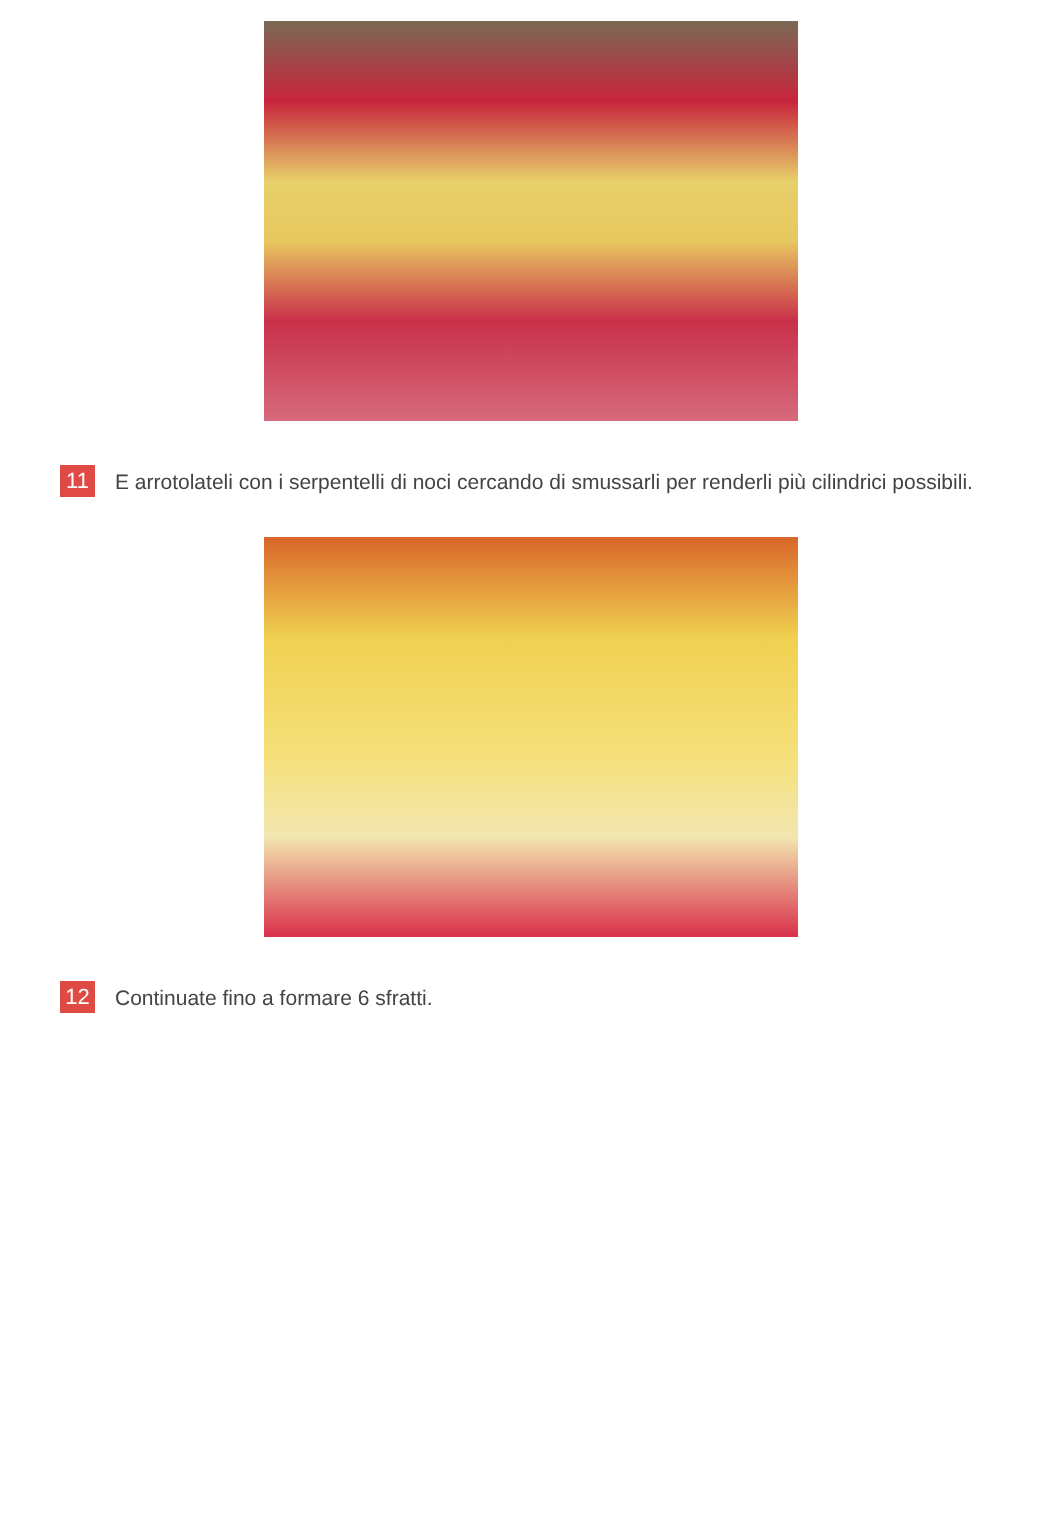11
E arrotolateli con i serpentelli di noci cercando di smussarli per renderli più cilindrici possibili.
12
Continuate fino a formare 6 sfratti.